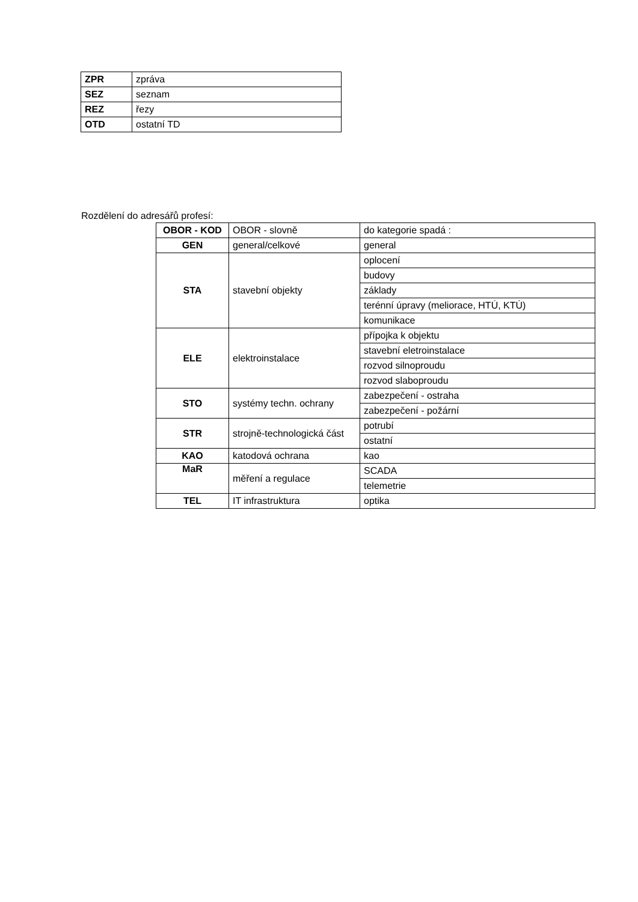| ZPR | zpráva |
| SEZ | seznam |
| REZ | řezy |
| OTD | ostatní TD |
Rozdělení do adresářů profesí:
| OBOR - KOD | OBOR - slovně | do kategorie spadá : |
| --- | --- | --- |
| GEN | general/celkové | general |
| STA | stavební objekty | oplocení |
| | | budovy |
| | | základy |
| | | terénní úpravy (meliorace, HTÚ, KTÚ) |
| | | komunikace |
| ELE | elektroinstalace | přípojka k objektu |
| | | stavební eletroinstalace |
| | | rozvod silnoproudu |
| | | rozvod slaboproudu |
| STO | systémy techn. ochrany | zabezpečení - ostraha |
| | | zabezpečení - požární |
| STR | strojně-technologická část | potrubí |
| | | ostatní |
| KAO | katodová ochrana | kao |
| MaR | měření a regulace | SCADA |
| | | telemetrie |
| TEL | IT infrastruktura | optika |